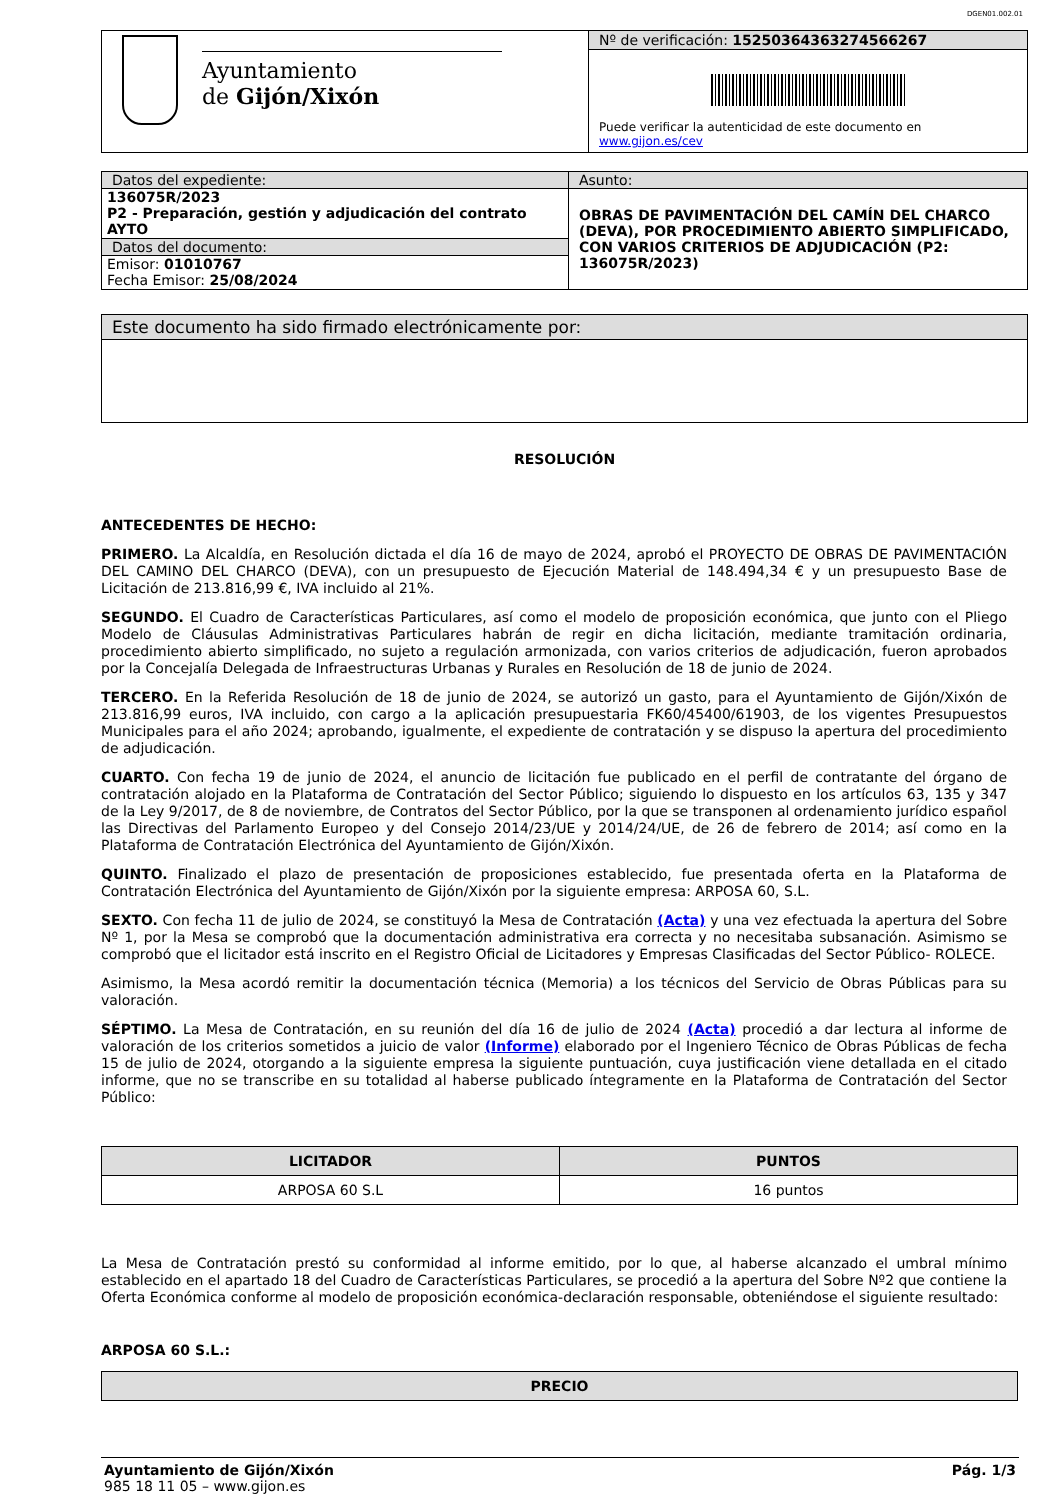DGEN01.002.01
| Ayuntamiento de Gijón/Xixón | Nº de verificación: 15250364363274566267 |
| | Puede verificar la autenticidad de este documento en www.gijon.es/cev |
| Datos del expediente: | Asunto: |
| 136075R/2023 P2 - Preparación, gestión y adjudicación del contrato AYTO | OBRAS DE PAVIMENTACIÓN DEL CAMÍN DEL CHARCO (DEVA), POR PROCEDIMIENTO ABIERTO SIMPLIFICADO, CON VARIOS CRITERIOS DE ADJUDICACIÓN (P2: 136075R/2023) |
| Datos del documento: | |
| Emisor: 01010767 Fecha Emisor: 25/08/2024 | |
| Este documento ha sido firmado electrónicamente por: |
RESOLUCIÓN
ANTECEDENTES DE HECHO:
PRIMERO. La Alcaldía, en Resolución dictada el día 16 de mayo de 2024, aprobó el PROYECTO DE OBRAS DE PAVIMENTACIÓN DEL CAMINO DEL CHARCO (DEVA), con un presupuesto de Ejecución Material de 148.494,34 € y un presupuesto Base de Licitación de 213.816,99 €, IVA incluido al 21%.
SEGUNDO. El Cuadro de Características Particulares, así como el modelo de proposición económica, que junto con el Pliego Modelo de Cláusulas Administrativas Particulares habrán de regir en dicha licitación, mediante tramitación ordinaria, procedimiento abierto simplificado, no sujeto a regulación armonizada, con varios criterios de adjudicación, fueron aprobados por la Concejalía Delegada de Infraestructuras Urbanas y Rurales en Resolución de 18 de junio de 2024.
TERCERO. En la Referida Resolución de 18 de junio de 2024, se autorizó un gasto, para el Ayuntamiento de Gijón/Xixón de 213.816,99 euros, IVA incluido, con cargo a la aplicación presupuestaria FK60/45400/61903, de los vigentes Presupuestos Municipales para el año 2024; aprobando, igualmente, el expediente de contratación y se dispuso la apertura del procedimiento de adjudicación.
CUARTO. Con fecha 19 de junio de 2024, el anuncio de licitación fue publicado en el perfil de contratante del órgano de contratación alojado en la Plataforma de Contratación del Sector Público; siguiendo lo dispuesto en los artículos 63, 135 y 347 de la Ley 9/2017, de 8 de noviembre, de Contratos del Sector Público, por la que se transponen al ordenamiento jurídico español las Directivas del Parlamento Europeo y del Consejo 2014/23/UE y 2014/24/UE, de 26 de febrero de 2014; así como en la Plataforma de Contratación Electrónica del Ayuntamiento de Gijón/Xixón.
QUINTO. Finalizado el plazo de presentación de proposiciones establecido, fue presentada oferta en la Plataforma de Contratación Electrónica del Ayuntamiento de Gijón/Xixón por la siguiente empresa: ARPOSA 60, S.L.
SEXTO. Con fecha 11 de julio de 2024, se constituyó la Mesa de Contratación (Acta) y una vez efectuada la apertura del Sobre Nº 1, por la Mesa se comprobó que la documentación administrativa era correcta y no necesitaba subsanación. Asimismo se comprobó que el licitador está inscrito en el Registro Oficial de Licitadores y Empresas Clasificadas del Sector Público- ROLECE.
Asimismo, la Mesa acordó remitir la documentación técnica (Memoria) a los técnicos del Servicio de Obras Públicas para su valoración.
SÉPTIMO. La Mesa de Contratación, en su reunión del día 16 de julio de 2024 (Acta) procedió a dar lectura al informe de valoración de los criterios sometidos a juicio de valor (Informe) elaborado por el Ingeniero Técnico de Obras Públicas de fecha 15 de julio de 2024, otorgando a la siguiente empresa la siguiente puntuación, cuya justificación viene detallada en el citado informe, que no se transcribe en su totalidad al haberse publicado íntegramente en la Plataforma de Contratación del Sector Público:
| LICITADOR | PUNTOS |
| --- | --- |
| ARPOSA 60 S.L | 16 puntos |
La Mesa de Contratación prestó su conformidad al informe emitido, por lo que, al haberse alcanzado el umbral mínimo establecido en el apartado 18 del Cuadro de Características Particulares, se procedió a la apertura del Sobre Nº2 que contiene la Oferta Económica conforme al modelo de proposición económica-declaración responsable, obteniéndose el siguiente resultado:
ARPOSA 60 S.L.:
| PRECIO |
| --- |
Ayuntamiento de Gijón/Xixón
985 18 11 05 – www.gijon.es
Pág. 1/3